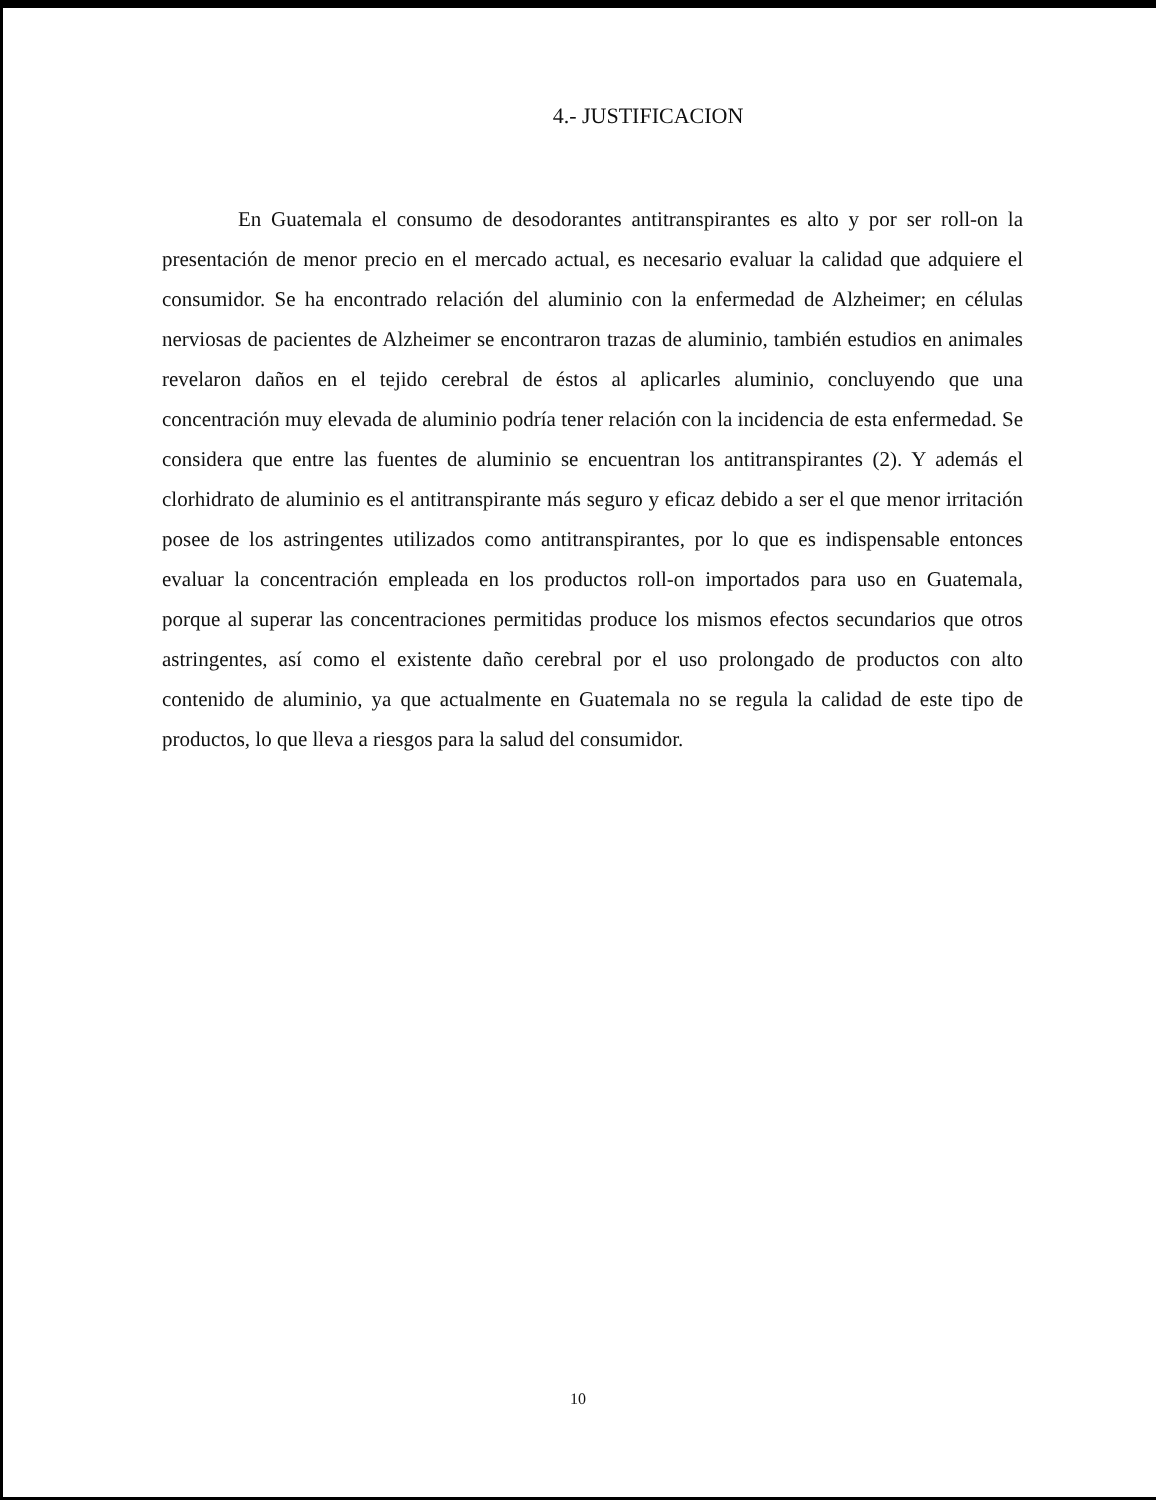4.- JUSTIFICACION
En Guatemala el consumo de desodorantes antitranspirantes es alto y por ser roll-on la presentación de menor precio en el mercado actual, es necesario evaluar la calidad que adquiere el consumidor. Se ha encontrado relación del aluminio con la enfermedad de Alzheimer; en células nerviosas de pacientes de Alzheimer se encontraron trazas de aluminio, también estudios en animales revelaron daños en el tejido cerebral de éstos al aplicarles aluminio, concluyendo que una concentración muy elevada de aluminio podría tener relación con la incidencia de esta enfermedad. Se considera que entre las fuentes de aluminio se encuentran los antitranspirantes (2). Y además el clorhidrato de aluminio es el antitranspirante más seguro y eficaz debido a ser el que menor irritación posee de los astringentes utilizados como antitranspirantes, por lo que es indispensable entonces evaluar la concentración empleada en los productos roll-on importados para uso en Guatemala, porque al superar las concentraciones permitidas produce los mismos efectos secundarios que otros astringentes, así como el existente daño cerebral por el uso prolongado de productos con alto contenido de aluminio, ya que actualmente en Guatemala no se regula la calidad de este tipo de productos, lo que lleva a riesgos para la salud del consumidor.
10